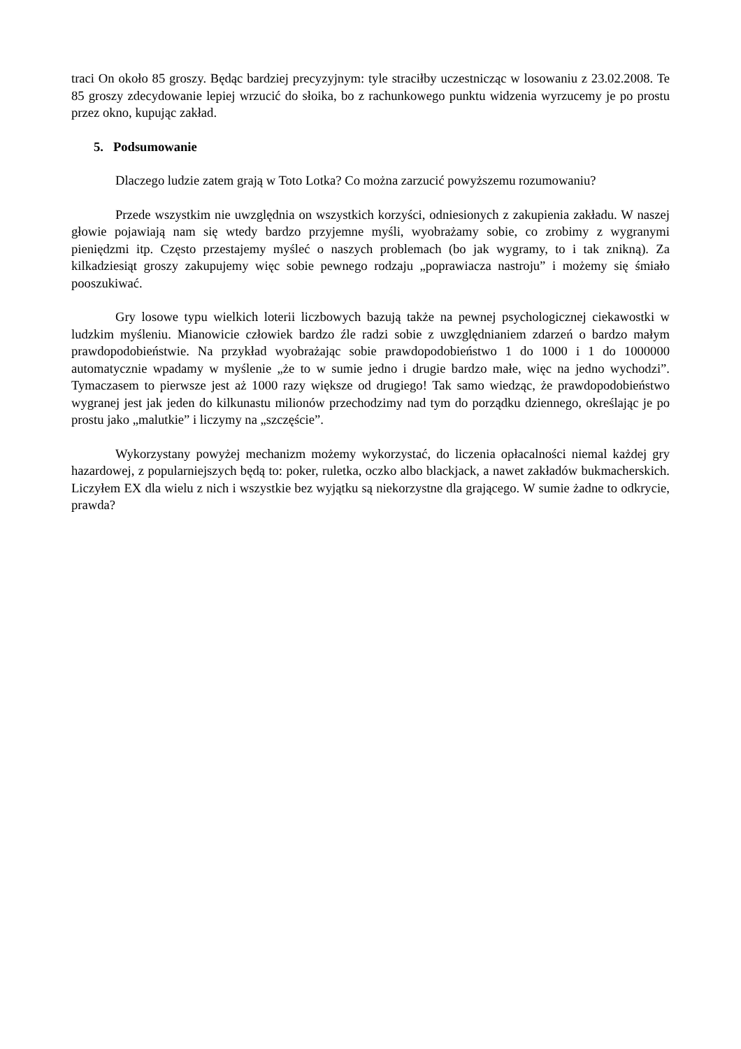traci On około 85 groszy. Będąc bardziej precyzyjnym: tyle straciłby uczestnicząc w losowaniu z 23.02.2008. Te 85 groszy zdecydowanie lepiej wrzucić do słoika, bo z rachunkowego punktu widzenia wyrzucemy je po prostu przez okno, kupując zakład.
5. Podsumowanie
Dlaczego ludzie zatem grają w Toto Lotka? Co można zarzucić powyższemu rozumowaniu?
Przede wszystkim nie uwzględnia on wszystkich korzyści, odniesionych z zakupienia zakładu. W naszej głowie pojawiają nam się wtedy bardzo przyjemne myśli, wyobrażamy sobie, co zrobimy z wygranymi pieniędzmi itp. Często przestajemy myśleć o naszych problemach (bo jak wygramy, to i tak znikną). Za kilkadziesiąt groszy zakupujemy więc sobie pewnego rodzaju „poprawiacza nastroju” i możemy się śmiało pooszukiwać.
Gry losowe typu wielkich loterii liczbowych bazują także na pewnej psychologicznej ciekawostki w ludzkim myśleniu. Mianowicie człowiek bardzo źle radzi sobie z uwzględnianiem zdarzeń o bardzo małym prawdopodobieństwie. Na przykład wyobrażając sobie prawdopodobieństwo 1 do 1000 i 1 do 1000000 automatycznie wpadamy w myślenie „że to w sumie jedno i drugie bardzo małe, więc na jedno wychodzi”. Tymaczasem to pierwsze jest aż 1000 razy większe od drugiego! Tak samo wiedząc, że prawdopodobieństwo wygranej jest jak jeden do kilkunastu milionów przechodzimy nad tym do porządku dziennego, określając je po prostu jako „malutkie” i liczymy na „szczęście”.
Wykorzystany powyżej mechanizm możemy wykorzystać, do liczenia opłacalności niemal każdej gry hazardowej, z popularniejszych będą to: poker, ruletka, oczko albo blackjack, a nawet zakładów bukmacherskich. Liczyłem EX dla wielu z nich i wszystkie bez wyjątku są niekorzystne dla grającego. W sumie żadne to odkrycie, prawda?